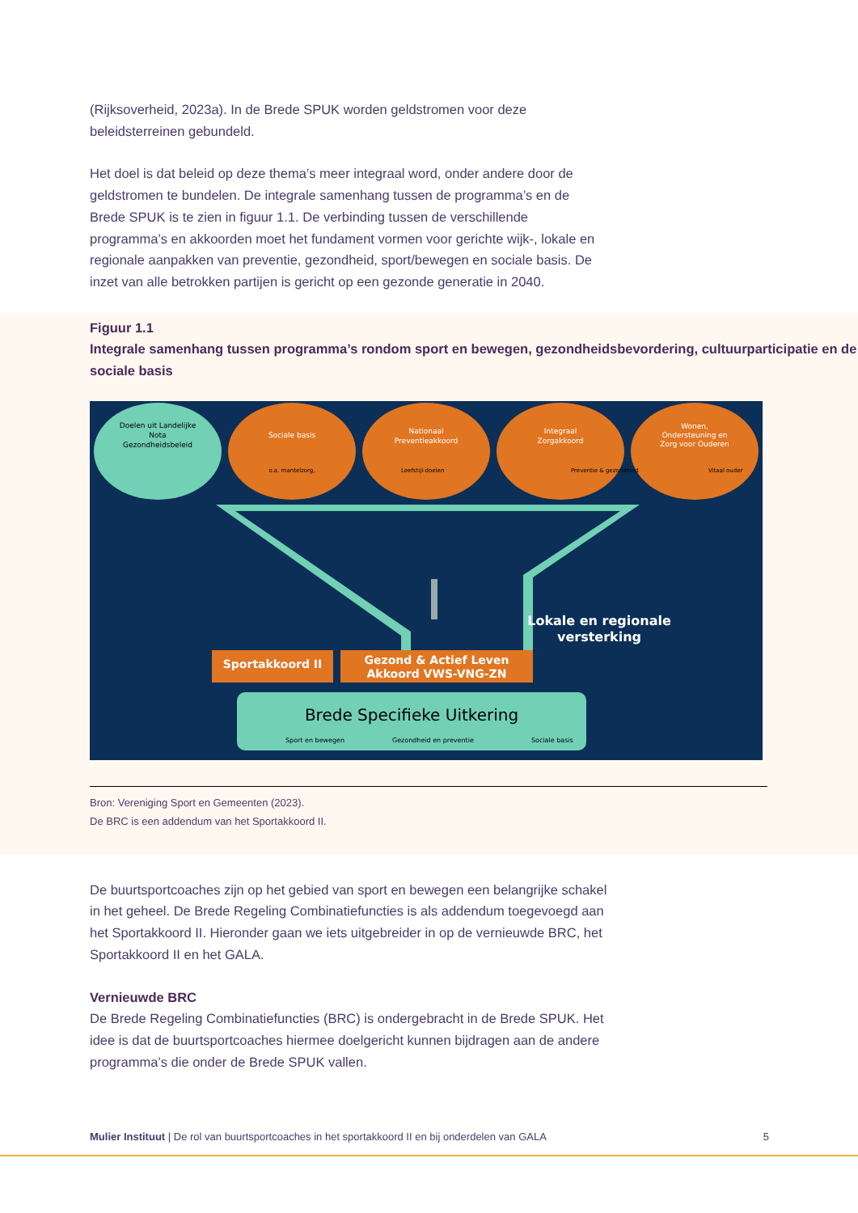(Rijksoverheid, 2023a). In de Brede SPUK worden geldstromen voor deze beleidsterreinen gebundeld.
Het doel is dat beleid op deze thema’s meer integraal word, onder andere door de geldstromen te bundelen. De integrale samenhang tussen de programma’s en de Brede SPUK is te zien in figuur 1.1. De verbinding tussen de verschillende programma’s en akkoorden moet het fundament vormen voor gerichte wijk-, lokale en regionale aanpakken van preventie, gezondheid, sport/bewegen en sociale basis. De inzet van alle betrokken partijen is gericht op een gezonde generatie in 2040.
Figuur 1.1
Integrale samenhang tussen programma’s rondom sport en bewegen, gezondheidsbevordering, cultuurparticipatie en de sociale basis
Doelen uit Landelijke
Nota
Gezondheidsbeleid
Sociale basis
Nationaal
Preventieakkoord
Integraal
Zorgakkoord
Wonen,
Ondersteuning en
Zorg voor Ouderen
o.a. mantelzorg,
Leefstijl-doelen
Preventie & gezondheid
Vitaal ouder
Lokale en regionale
versterking
Sportakkoord II
Gezond & Actief Leven
Akkoord VWS-VNG-ZN
Brede Specifieke Uitkering
Sport en bewegen
Gezondheid en preventie
Sociale basis
Bron: Vereniging Sport en Gemeenten (2023).
De BRC is een addendum van het Sportakkoord II.
De buurtsportcoaches zijn op het gebied van sport en bewegen een belangrijke schakel in het geheel. De Brede Regeling Combinatiefuncties is als addendum toegevoegd aan het Sportakkoord II. Hieronder gaan we iets uitgebreider in op de vernieuwde BRC, het Sportakkoord II en het GALA.
Vernieuwde BRC
De Brede Regeling Combinatiefuncties (BRC) is ondergebracht in de Brede SPUK. Het idee is dat de buurtsportcoaches hiermee doelgericht kunnen bijdragen aan de andere programma’s die onder de Brede SPUK vallen.
Mulier Instituut | De rol van buurtsportcoaches in het sportakkoord II en bij onderdelen van GALA 5